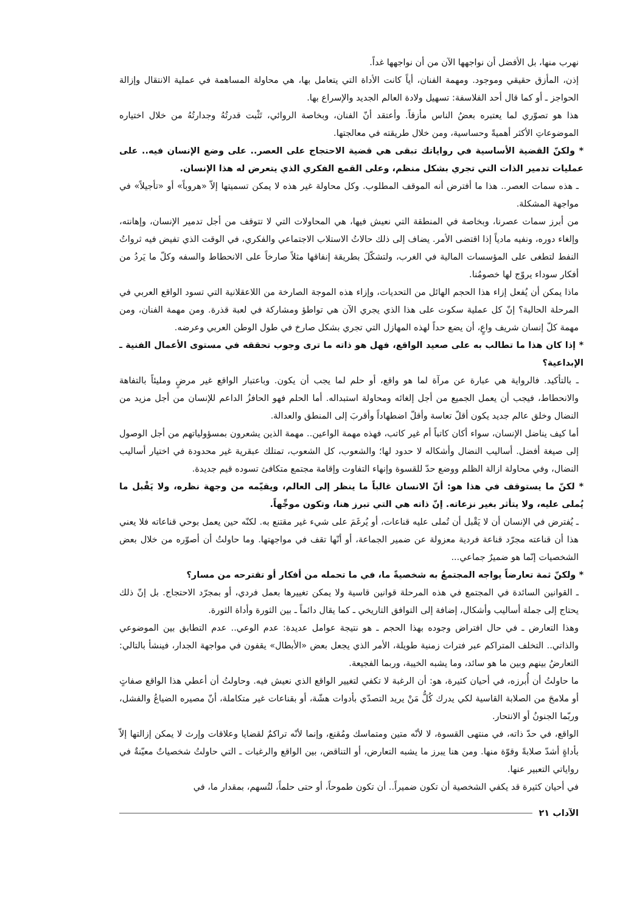نهرب منها، بل الأفضل أن نواجهها الآن من أن نواجهها غداً.
إذن، المأزق حقيقي وموجود. ومهمة الفنان، أياً كانت الأداة التي يتعامل بها، هي محاولة المساهمة في عملية الانتقال وإزالة الحواجز ـ أو كما قال أحد الفلاسفة: تسهيل ولادة العالم الجديد والإسراع بها.
هذا هو تصوّري لما يعتبره بعضُ الناس مأزقاً. وأعتقد أنّ الفنان، وبخاصة الروائي، تَثْبت قدرتُهُ وجدارتُهُ من خلال اختياره الموضوعاتِ الأكثر أهميةً وحساسية، ومن خلال طريقته في معالجتها.
* ولكنّ القضية الأساسية في رواياتك تبقى هي قضية الاحتجاج على العصر.. على وضع الإنسان فيه.. على عمليات تدمير الذات التي تجري بشكل منظم، وعلى القمع الفكري الذي يتعرض له هذا الإنسان.
ـ هذه سمات العصر.. هذا ما أفترض أنه الموقف المطلوب. وكل محاولة غير هذه لا يمكن تسميتها إلاّ «هروباً» أو «تأجيلاً» في مواجهة المشكلة.
من أبرز سمات عصرنا، وبخاصة في المنطقة التي نعيش فيها، هي المحاولات التي لا تتوقف من أجل تدمير الإنسان، وإهانته، وإلغاء دوره، ونفيه مادياً إذا اقتضى الأمر. يضاف إلى ذلك حالاتُ الاستلاب الاجتماعي والفكري، في الوقت الذي تفيض فيه ثرواتُ النفط لتطغى على المؤسسات المالية في الغرب، ولتشكّلَ بطريقة إنفاقها مثلاً صارخاً على الانحطاط والسفه وكلّ ما يَردُ من أفكار سوداء يروّج لها خصومُنا.
ماذا يمكن أن يُفعل إزاء هذا الحجم الهائل من التحديات، وإزاء هذه الموجة الصارخة من اللاعقلانية التي تسود الواقع العربي في المرحلة الحالية؟ إنّ كل عملية سكوت على هذا الذي يجري الآن هي تواطؤ ومشاركة في لعبة قذرة. ومن مهمة الفنان، ومن مهمة كلّ إنسان شريف واعٍ، أن يضع حداً لهذه المهازل التي تجري بشكل صارخ في طول الوطن العربي وعرضه.
* إذا كان هذا ما تطالب به على صعيد الواقع، فهل هو ذاته ما ترى وجوب تحققه في مستوى الأعمال الفنية ـ الإبداعية؟
ـ بالتأكيد. فالرواية هي عبارة عن مرآة لما هو واقع، أو حلم لما يجب أن يكون. وباعتبار الواقع غير مرضٍ ومليئاً بالتفاهة والانحطاط، فيجب أن يعمل الجميع من أجل إلغائه ومحاولة استبداله. أما الحلم فهو الحافزُ الداعم للإنسان من أجل مزيد من النضال وخلق عالم جديد يكون أقلّ تعاسة وأقلّ اضطهاداً وأقربَ إلى المنطق والعدالة.
أما كيف يناضل الإنسان، سواء أكان كاتباً أم غير كاتب، فهذه مهمة الواعين.. مهمة الذين يشعرون بمسؤولياتهم من أجل الوصول إلى صيغة أفضل. أساليب النضال وأشكاله لا حدود لها؛ والشعوب، كل الشعوب، تمتلك عبقرية غير محدودة في اختيار أساليب النضال، وفي محاولة ازالة الظلم ووضع حدّ للقسوة وإنهاء التفاوت وإقامة مجتمع متكافئ تسوده قيم جديدة.
* لكنّ ما يستوقف في هذا هو: أنّ الانسان غالباً ما ينظر إلى العالم، ويقيّمه من وجهة نظره، ولا يَقْبل ما يُملى عليه، ولا يتأثر بغير نزعاته. إنّ ذاته هي التي تبرز هنا، وتكون موجِّهاً.
ـ يُفترض في الإنسان أن لا يَقْبل أن تُملى عليه قناعات، أو يُرغَمَ على شيء غير مقتنع به. لكنّه حين يعمل بوحي قناعاته فلا يعني هذا أن قناعته مجرّد قناعة فردية معزولة عن ضمير الجماعة، أو أنّها تقف في مواجهتها. وما حاولتُ أن أصوّره من خلال بعض الشخصيات إنّما هو ضميرٌ جماعي...
* ولكنّ ثمة تعارضاً يواجه المجتمعُ به شخصيةً ما، في ما تحمله من أفكار أو تقترحه من مسار؟
ـ القوانين السائدة في المجتمع في هذه المرحلة قوانين قاسية ولا يمكن تغييرها بعمل فردي، أو بمجرّد الاحتجاج. بل إنّ ذلك يحتاج إلى جملة أساليب وأشكال، إضافة إلى التوافق التاريخي ـ كما يقال دائماً ـ بين الثورة وأداة الثورة.
وهذا التعارض ـ في حال افتراض وجوده بهذا الحجم ـ هو نتيجة عوامل عديدة: عدم الوعي.. عدم التطابق بين الموضوعي والذاتي.. التخلف المتراكم عبر فترات زمنية طويلة، الأمر الذي يجعل بعض «الأبطال» يقفون في مواجهة الجدار، فينشأ بالتالي: التعارضُ بينهم وبين ما هو سائد، وما يشبه الخيبة، وربما الفجيعة.
ما حاولتُ أن أُبرزه، في أحيان كثيرة، هو: أن الرغبة لا تكفي لتغيير الواقع الذي نعيش فيه. وحاولتُ أن أعطي هذا الواقع صفاتٍ أو ملامحَ من الصلابة القاسية لكي يدرك كُلُّ مَنْ يريد التصدّي بأدوات هشّة، أو بقناعات غير متكاملة، أنّ مصيره الضياعُ والفشل، وربّما الجنونُ أو الانتحار.
الواقع، في حدّ ذاته، في منتهى القسوة، لا لأنّه متين ومتماسك ومُقنع، وإنما لأنّه تراكمٌ لقضايا وعلاقات وإرث لا يمكن إزالتها إلاّ بأداةٍ أشدّ صلابةً وقوّة منها. ومن هنا يبرز ما يشبه التعارض، أو التناقض، بين الواقع والرغبات ـ التي حاولتُ شخصياتٌ معيّنةٌ في رواياتي التعبير عنها.
في أحيان كثيرة قد يكفي الشخصية أن تكون ضميراً.. أن تكون طموحاً، أو حتى حلماً، لتُسهم، بمقدار ما، في
الآداب ٢١